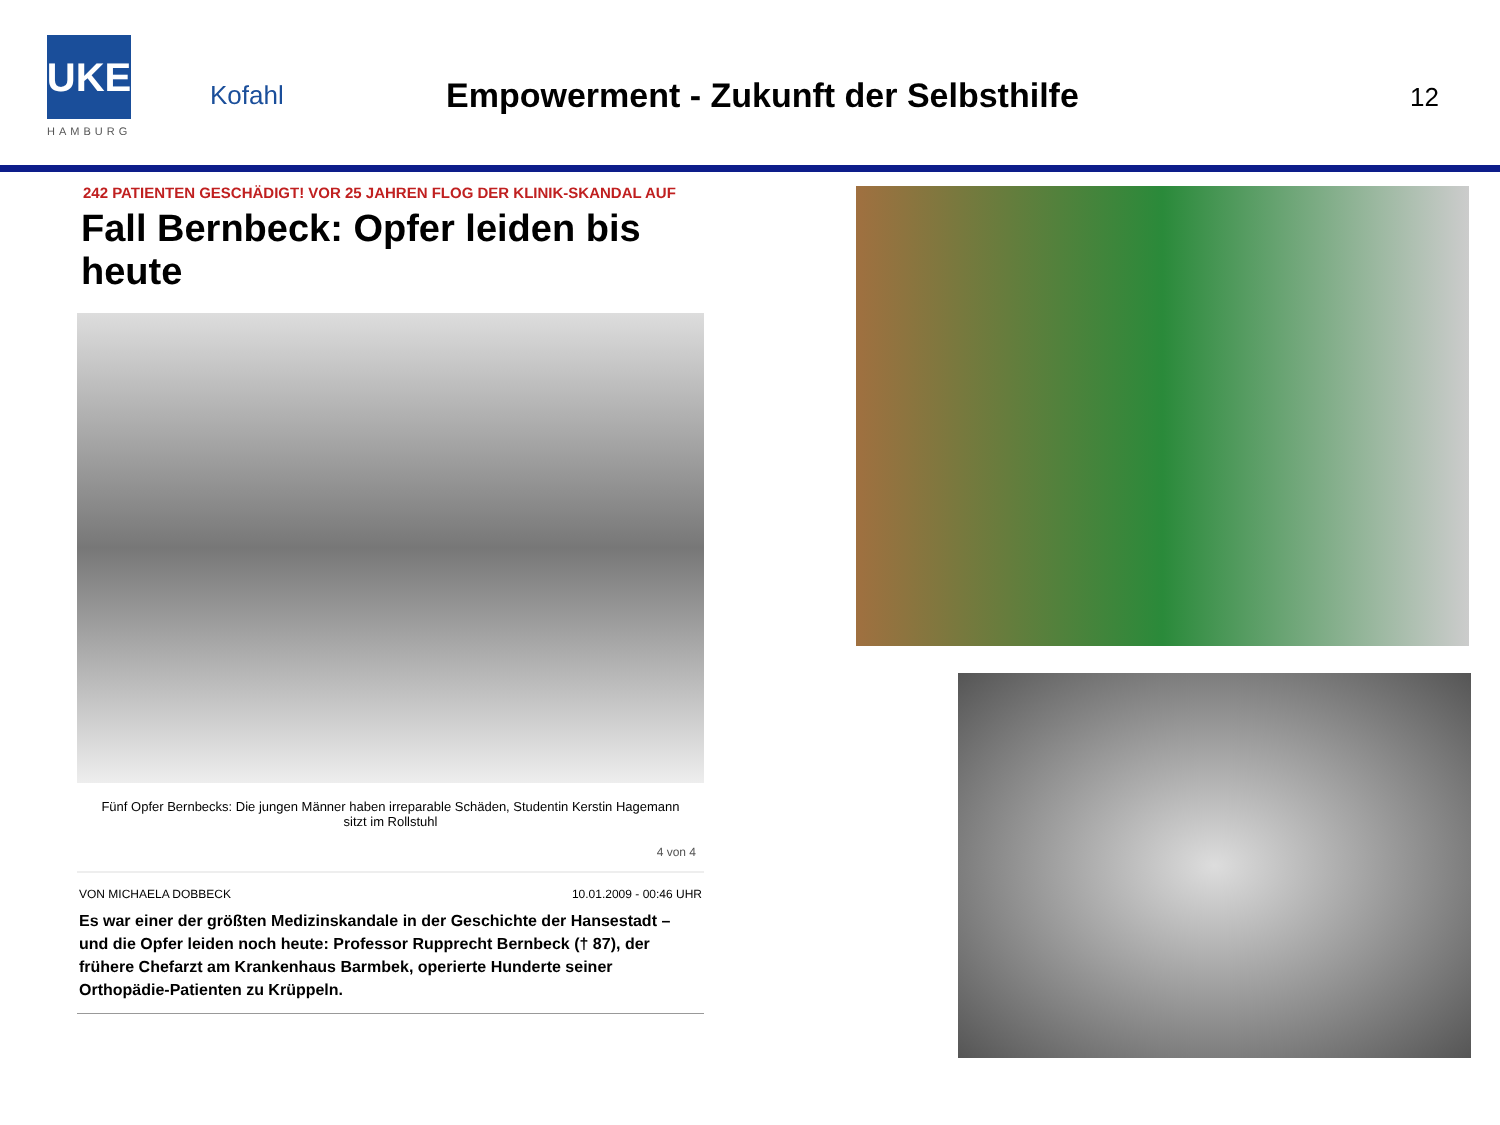UKE
HAMBURG
Kofahl
Empowerment - Zukunft der Selbsthilfe
12
242 PATIENTEN GESCHÄDIGT! VOR 25 JAHREN FLOG DER KLINIK-SKANDAL AUF
Fall Bernbeck: Opfer leiden bis heute
Fünf Opfer Bernbecks: Die jungen Männer haben irreparable Schäden, Studentin Kerstin Hagemann sitzt im Rollstuhl
4 von 4
VON MICHAELA DOBBECK 10.01.2009 - 00:46 UHR
Es war einer der größten Medizinskandale in der Geschichte der Hansestadt – und die Opfer leiden noch heute: Professor Rupprecht Bernbeck († 87), der frühere Chefarzt am Krankenhaus Barmbek, operierte Hunderte seiner Orthopädie-Patienten zu Krüppeln.